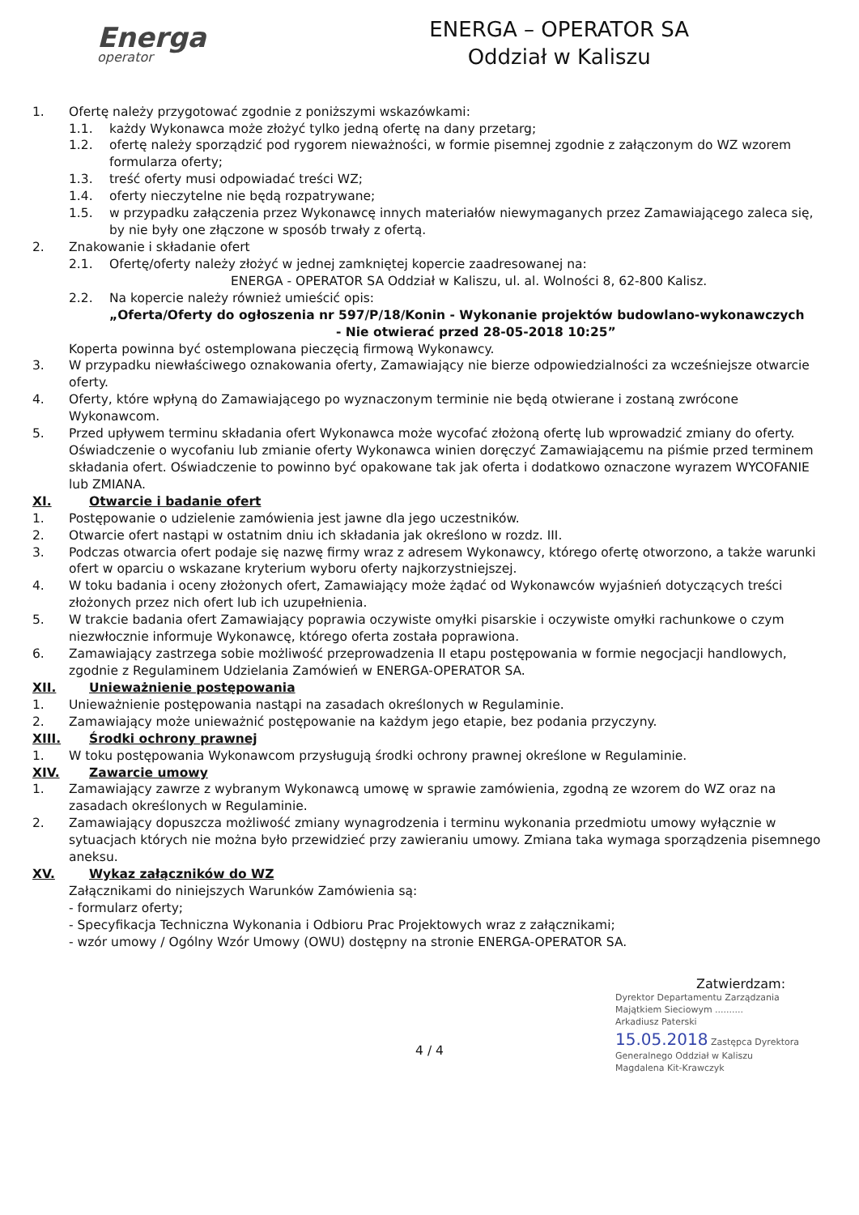Energa
operator
ENERGA – OPERATOR SA
Oddział w Kaliszu
1. Ofertę należy przygotować zgodnie z poniższymi wskazówkami:
1.1. każdy Wykonawca może złożyć tylko jedną ofertę na dany przetarg;
1.2. ofertę należy sporządzić pod rygorem nieważności, w formie pisemnej zgodnie z załączonym do WZ wzorem formularza oferty;
1.3. treść oferty musi odpowiadać treści WZ;
1.4. oferty nieczytelne nie będą rozpatrywane;
1.5. w przypadku załączenia przez Wykonawcę innych materiałów niewymaganych przez Zamawiającego zaleca się, by nie były one złączone w sposób trwały z ofertą.
2. Znakowanie i składanie ofert
2.1. Ofertę/oferty należy złożyć w jednej zamkniętej kopercie zaadresowanej na:
ENERGA - OPERATOR SA Oddział w Kaliszu, ul. al. Wolności 8, 62-800 Kalisz.
2.2. Na kopercie należy również umieścić opis:
„Oferta/Oferty do ogłoszenia nr 597/P/18/Konin - Wykonanie projektów budowlano-wykonawczych
- Nie otwierać przed 28-05-2018 10:25”
Koperta powinna być ostemplowana pieczęcią firmową Wykonawcy.
3. W przypadku niewłaściwego oznakowania oferty, Zamawiający nie bierze odpowiedzialności za wcześniejsze otwarcie oferty.
4. Oferty, które wpłyną do Zamawiającego po wyznaczonym terminie nie będą otwierane i zostaną zwrócone Wykonawcom.
5. Przed upływem terminu składania ofert Wykonawca może wycofać złożoną ofertę lub wprowadzić zmiany do oferty. Oświadczenie o wycofaniu lub zmianie oferty Wykonawca winien doręczyć Zamawiającemu na piśmie przed terminem składania ofert. Oświadczenie to powinno być opakowane tak jak oferta i dodatkowo oznaczone wyrazem WYCOFANIE lub ZMIANA.
XI. Otwarcie i badanie ofert
1. Postępowanie o udzielenie zamówienia jest jawne dla jego uczestników.
2. Otwarcie ofert nastąpi w ostatnim dniu ich składania jak określono w rozdz. III.
3. Podczas otwarcia ofert podaje się nazwę firmy wraz z adresem Wykonawcy, którego ofertę otworzono, a także warunki ofert w oparciu o wskazane kryterium wyboru oferty najkorzystniejszej.
4. W toku badania i oceny złożonych ofert, Zamawiający może żądać od Wykonawców wyjaśnień dotyczących treści złożonych przez nich ofert lub ich uzupełnienia.
5. W trakcie badania ofert Zamawiający poprawia oczywiste omyłki pisarskie i oczywiste omyłki rachunkowe o czym niezwłocznie informuje Wykonawcę, którego oferta została poprawiona.
6. Zamawiający zastrzega sobie możliwość przeprowadzenia II etapu postępowania w formie negocjacji handlowych, zgodnie z Regulaminem Udzielania Zamówień w ENERGA-OPERATOR SA.
XII. Unieważnienie postępowania
1. Unieważnienie postępowania nastąpi na zasadach określonych w Regulaminie.
2. Zamawiający może unieważnić postępowanie na każdym jego etapie, bez podania przyczyny.
XIII. Środki ochrony prawnej
1. W toku postępowania Wykonawcom przysługują środki ochrony prawnej określone w Regulaminie.
XIV. Zawarcie umowy
1. Zamawiający zawrze z wybranym Wykonawcą umowę w sprawie zamówienia, zgodną ze wzorem do WZ oraz na zasadach określonych w Regulaminie.
2. Zamawiający dopuszcza możliwość zmiany wynagrodzenia i terminu wykonania przedmiotu umowy wyłącznie w sytuacjach których nie można było przewidzieć przy zawieraniu umowy. Zmiana taka wymaga sporządzenia pisemnego aneksu.
XV. Wykaz załączników do WZ
Załącznikami do niniejszych Warunków Zamówienia są:
- formularz oferty;
- Specyfikacja Techniczna Wykonania i Odbioru Prac Projektowych wraz z załącznikami;
- wzór umowy / Ogólny Wzór Umowy (OWU) dostępny na stronie ENERGA-OPERATOR SA.
Zatwierdzam:
Dyrektor Departamentu Zarządzania Majątkiem Sieciowym ..........
Arkadiusz Paterski
15.05.2018 Zastępca Dyrektora Generalnego Oddział w Kaliszu
Magdalena Kit-Krawczyk
4 / 4